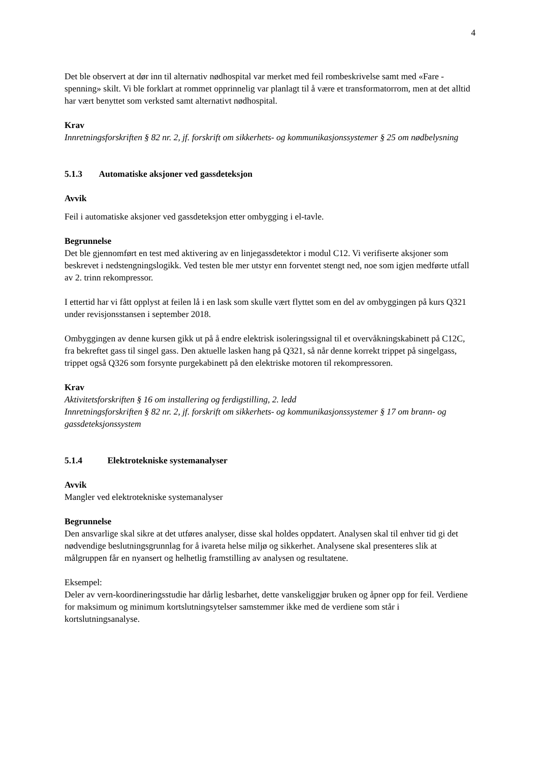4
Det ble observert at dør inn til alternativ nødhospital var merket med feil rombeskrivelse samt med «Fare - spenning» skilt. Vi ble forklart at rommet opprinnelig var planlagt til å være et transformatorrom, men at det alltid har vært benyttet som verksted samt alternativt nødhospital.
Krav
Innretningsforskriften § 82 nr. 2, jf. forskrift om sikkerhets- og kommunikasjonssystemer § 25 om nødbelysning
5.1.3 Automatiske aksjoner ved gassdeteksjon
Avvik
Feil i automatiske aksjoner ved gassdeteksjon etter ombygging i el-tavle.
Begrunnelse
Det ble gjennomført en test med aktivering av en linjegassdetektor i modul C12. Vi verifiserte aksjoner som beskrevet i nedstengningslogikk. Ved testen ble mer utstyr enn forventet stengt ned, noe som igjen medførte utfall av 2. trinn rekompressor.
I ettertid har vi fått opplyst at feilen lå i en lask som skulle vært flyttet som en del av ombyggingen på kurs Q321 under revisjonsstansen i september 2018.
Ombyggingen av denne kursen gikk ut på å endre elektrisk isoleringssignal til et overvåkningskabinett på C12C, fra bekreftet gass til singel gass. Den aktuelle lasken hang på Q321, så når denne korrekt trippet på singelgass, trippet også Q326 som forsynte purgekabinett på den elektriske motoren til rekompressoren.
Krav
Aktivitetsforskriften § 16 om installering og ferdigstilling, 2. ledd
Innretningsforskriften § 82 nr. 2, jf. forskrift om sikkerhets- og kommunikasjonssystemer § 17 om brann- og gassdeteksjonssystem
5.1.4 Elektrotekniske systemanalyser
Avvik
Mangler ved elektrotekniske systemanalyser
Begrunnelse
Den ansvarlige skal sikre at det utføres analyser, disse skal holdes oppdatert. Analysen skal til enhver tid gi det nødvendige beslutningsgrunnlag for å ivareta helse miljø og sikkerhet. Analysene skal presenteres slik at målgruppen får en nyansert og helhetlig framstilling av analysen og resultatene.
Eksempel:
Deler av vern-koordineringsstudie har dårlig lesbarhet, dette vanskeliggjør bruken og åpner opp for feil. Verdiene for maksimum og minimum kortslutningsytelser samstemmer ikke med de verdiene som står i kortslutningsanalyse.